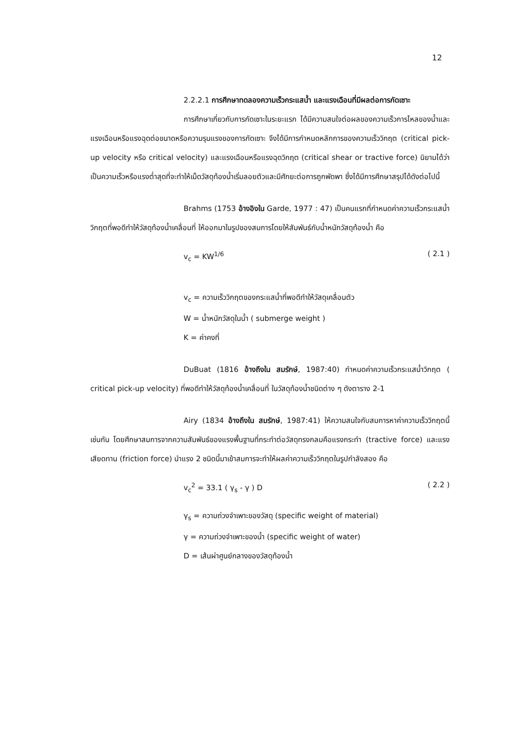12
2.2.2.1 การศึกษาทดลองความเร็วกระแสน้ำ และแรงเฉือนที่มีผลต่อการกัดเซาะ
การศึกษาเกี่ยวกับการกัดเซาะในระยะแรก ได้มีความสนใจต่อผลของความเร็วการไหลของน้ำและแรงเฉือนหรือแรงฉุดต่อขนาดหรือความรุนแรงของการกัดเซาะ จึงได้มีการกำหนดหลักการของความเร็ววิกฤต (critical pick-up velocity หรือ critical velocity) และแรงเฉือนหรือแรงฉุดวิกฤต (critical shear or tractive force) นิยามได้ว่าเป็นความเร็วหรือแรงต่ำสุดที่จะทำให้เม็ดวัสดุท้องน้ำเริ่มลอยตัวและมีศักยะต่อการถูกพัดพา ซึ่งได้มีการศึกษาสรุปได้ดังต่อไปนี้
Brahms (1753 อ้างอิงใน Garde, 1977 : 47) เป็นคนแรกที่กำหนดค่าความเร็วกระแสน้ำวิกฤตที่พอดีทำให้วัสดุท้องน้ำเคลื่อนที่ ให้ออกมาในรูปของสมการโดยให้สัมพันธ์กับน้ำหนักวัสดุท้องน้ำ คือ
v<sub>c</sub> = KW<sup>1/6</sup> ( 2.1 )
v<sub>c</sub> = ความเร็ววิกฤตของกระแสน้ำที่พอดีทำให้วัสดุเคลื่อนตัว
W = น้ำหนักวัสดุในน้ำ ( submerge weight )
K = ค่าคงที่
DuBuat (1816 อ้างถึงใน สมรักษ์, 1987:40) กำหนดค่าความเร็วกระแสน้ำวิกฤต ( critical pick-up velocity) ที่พอดีทำให้วัสดุท้องน้ำเคลื่อนที่ ในวัสดุท้องน้ำชนิดต่าง ๆ ดังตาราง 2-1
Airy (1834 อ้างถึงใน สมรักษ์, 1987:41) ให้ความสนใจกับสมการหาค่าความเร็ววิกฤตนี้เช่นกัน โดยศึกษาสมการจากความสัมพันธ์ของแรงพื้นฐานที่กระทำต่อวัสดุทรงกลมคือแรงกระทำ (tractive force) และแรงเสียดทาน (friction force) นำแรง 2 ชนิดนี้มาเข้าสมการจะทำให้ผลค่าความเร็ววิกฤตในรูปกำลังสอง คือ
v<sub>c</sub><sup>2</sup> = 33.1 ( γ<sub>s</sub> - γ ) D ( 2.2 )
γ<sub>s</sub> = ความถ่วงจำเพาะของวัสดุ (specific weight of material)
γ = ความถ่วงจำเพาะของน้ำ (specific weight of water)
D = เส้นผ่าศูนย์กลางของวัสดุท้องน้ำ